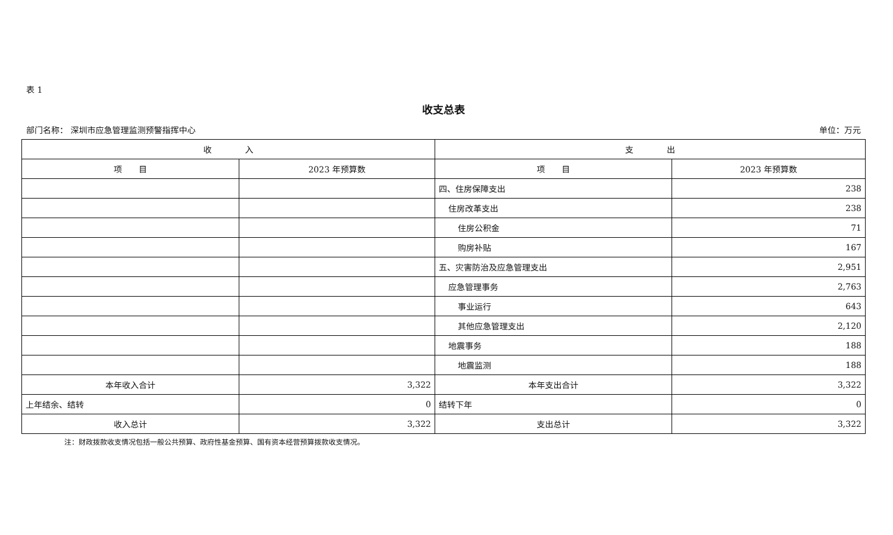表 1
收支总表
部门名称： 深圳市应急管理监测预警指挥中心 单位：万元
| 收 入 | | 支 出 | |
| --- | --- | --- | --- |
| 项 目 | 2023 年预算数 | 项 目 | 2023 年预算数 |
| | | 四、住房保障支出 | 238 |
| | | 住房改革支出 | 238 |
| | | 住房公积金 | 71 |
| | | 购房补贴 | 167 |
| | | 五、灾害防治及应急管理支出 | 2,951 |
| | | 应急管理事务 | 2,763 |
| | | 事业运行 | 643 |
| | | 其他应急管理支出 | 2,120 |
| | | 地震事务 | 188 |
| | | 地震监测 | 188 |
| 本年收入合计 | 3,322 | 本年支出合计 | 3,322 |
| 上年结余、结转 | 0 | 结转下年 | 0 |
| 收入总计 | 3,322 | 支出总计 | 3,322 |
注：财政拨款收支情况包括一般公共预算、政府性基金预算、国有资本经营预算拨款收支情况。